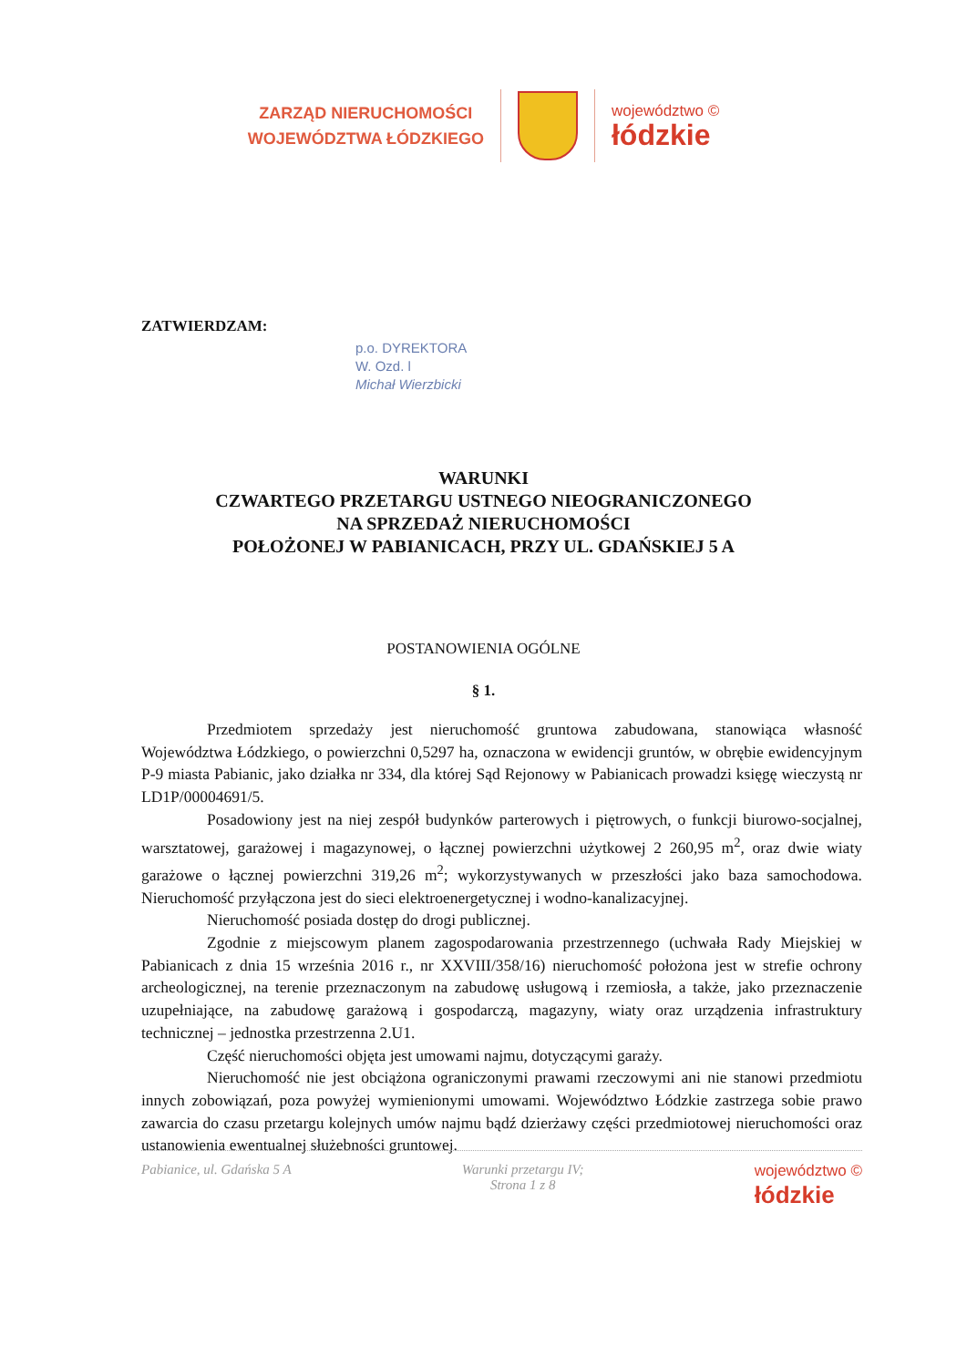ZARZĄD NIERUCHOMOŚCI
WOJEWÓDZTWA ŁÓDZKIEGO
województwo ©
łódzkie
ZATWIERDZAM:
p.o. DYREKTORA
W. Ozd. l
Michał Wierzbicki
WARUNKI
CZWARTEGO PRZETARGU USTNEGO NIEOGRANICZONEGO
NA SPRZEDAŻ NIERUCHOMOŚCI
POŁOŻONEJ W PABIANICACH, PRZY UL. GDAŃSKIEJ 5 A
POSTANOWIENIA OGÓLNE
§ 1.
Przedmiotem sprzedaży jest nieruchomość gruntowa zabudowana, stanowiąca własność Województwa Łódzkiego, o powierzchni 0,5297 ha, oznaczona w ewidencji gruntów, w obrębie ewidencyjnym P-9 miasta Pabianic, jako działka nr 334, dla której Sąd Rejonowy w Pabianicach prowadzi księgę wieczystą nr LD1P/00004691/5.
Posadowiony jest na niej zespół budynków parterowych i piętrowych, o funkcji biurowo-socjalnej, warsztatowej, garażowej i magazynowej, o łącznej powierzchni użytkowej 2 260,95 m<sup>2</sup>, oraz dwie wiaty garażowe o łącznej powierzchni 319,26 m<sup>2</sup>; wykorzystywanych w przeszłości jako baza samochodowa. Nieruchomość przyłączona jest do sieci elektroenergetycznej i wodno-kanalizacyjnej.
Nieruchomość posiada dostęp do drogi publicznej.
Zgodnie z miejscowym planem zagospodarowania przestrzennego (uchwała Rady Miejskiej w Pabianicach z dnia 15 września 2016 r., nr XXVIII/358/16) nieruchomość położona jest w strefie ochrony archeologicznej, na terenie przeznaczonym na zabudowę usługową i rzemiosła, a także, jako przeznaczenie uzupełniające, na zabudowę garażową i gospodarczą, magazyny, wiaty oraz urządzenia infrastruktury technicznej – jednostka przestrzenna 2.U1.
Część nieruchomości objęta jest umowami najmu, dotyczącymi garaży.
Nieruchomość nie jest obciążona ograniczonymi prawami rzeczowymi ani nie stanowi przedmiotu innych zobowiązań, poza powyżej wymienionymi umowami. Województwo Łódzkie zastrzega sobie prawo zawarcia do czasu przetargu kolejnych umów najmu bądź dzierżawy części przedmiotowej nieruchomości oraz ustanowienia ewentualnej służebności gruntowej.
Pabianice, ul. Gdańska 5 A Warunki przetargu IV;
Strona 1 z 8
województwo ©
łódzkie